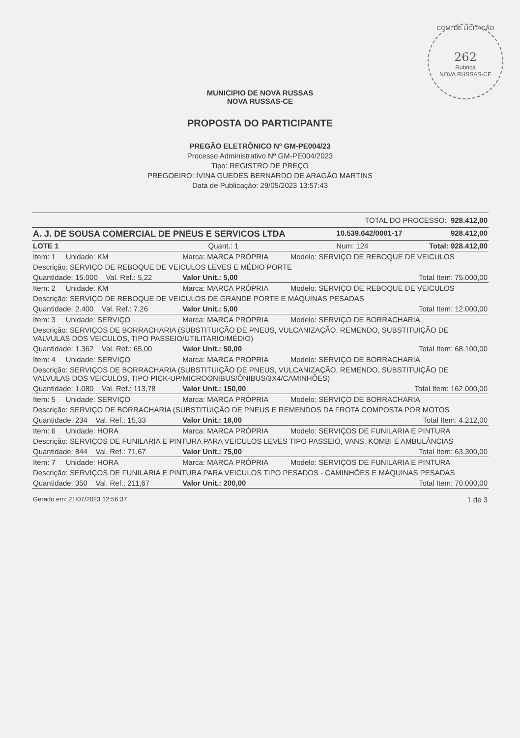COM. DE LICITAÇÃO
262
Rubrica
NOVA RUSSAS-CE
MUNICIPIO DE NOVA RUSSAS
NOVA RUSSAS-CE
PROPOSTA DO PARTICIPANTE
PREGÃO ELETRÔNICO Nº GM-PE004/23
Processo Administrativo Nº GM-PE004/2023
Tipo: REGISTRO DE PREÇO
PREGOEIRO: ÍVINA GUEDES BERNARDO DE ARAGÃO MARTINS
Data de Publicação: 29/05/2023 13:57:43
| TOTAL DO PROCESSO: 928.412,00 | | | |
| A. J. DE SOUSA COMERCIAL DE PNEUS E SERVICOS LTDA | | 10.539.642/0001-17 | 928.412,00 |
| LOTE 1 | Quant.: 1 | Num: 124 | Total: 928.412,00 |
| Item: 1 Unidade: KM | Marca: MARCA PRÓPRIA | Modelo: SERVIÇO DE REBOQUE DE VEICULOS |
| Descrição: SERVIÇO DE REBOQUE DE VEICULOS LEVES E MÉDIO PORTE | | |
| Quantidade: 15.000 Val. Ref.: 5,22 | Valor Unit.: 5,00 | Total Item: 75.000,00 |
| Item: 2 Unidade: KM | Marca: MARCA PRÓPRIA | Modelo: SERVIÇO DE REBOQUE DE VEICULOS |
| Descrição: SERVIÇO DE REBOQUE DE VEICULOS DE GRANDE PORTE E MÁQUINAS PESADAS | | |
| Quantidade: 2.400 Val. Ref.: 7,26 | Valor Unit.: 5,00 | Total Item: 12.000,00 |
| Item: 3 Unidade: SERVIÇO | Marca: MARCA PRÓPRIA | Modelo: SERVIÇO DE BORRACHARIA |
| Descrição: SERVIÇOS DE BORRACHARIA (SUBSTITUIÇÃO DE PNEUS, VULCANIZAÇÃO, REMENDO, SUBSTITUIÇÃO DE VALVULAS DOS VEICULOS, TIPO PASSEIO/UTILITARIO/MÉDIO) | | |
| Quantidade: 1.362 Val. Ref.: 65,00 | Valor Unit.: 50,00 | Total Item: 68.100,00 |
| Item: 4 Unidade: SERVIÇO | Marca: MARCA PRÓPRIA | Modelo: SERVIÇO DE BORRACHARIA |
| Descrição: SERVIÇOS DE BORRACHARIA (SUBSTITUIÇÃO DE PNEUS, VULCANIZAÇÃO, REMENDO, SUBSTITUIÇÃO DE VALVULAS DOS VEICULOS, TIPO PICK-UP/MICROONIBUS/ÔNIBUS/3X4/CAMINHÕES) | | |
| Quantidade: 1.080 Val. Ref.: 113,78 | Valor Unit.: 150,00 | Total Item: 162.000,00 |
| Item: 5 Unidade: SERVIÇO | Marca: MARCA PRÓPRIA | Modelo: SERVIÇO DE BORRACHARIA |
| Descrição: SERVIÇO DE BORRACHARIA (SUBSTITUIÇÃO DE PNEUS E REMENDOS DA FROTA COMPOSTA POR MOTOS | | |
| Quantidade: 234 Val. Ref.: 15,33 | Valor Unit.: 18,00 | Total Item: 4.212,00 |
| Item: 6 Unidade: HORA | Marca: MARCA PRÓPRIA | Modelo: SERVIÇOS DE FUNILARIA E PINTURA |
| Descrição: SERVIÇOS DE FUNILARIA E PINTURA PARA VEICULOS LEVES TIPO PASSEIO, VANS, KOMBI E AMBULÂNCIAS | | |
| Quantidade: 844 Val. Ref.: 71,67 | Valor Unit.: 75,00 | Total Item: 63.300,00 |
| Item: 7 Unidade: HORA | Marca: MARCA PRÓPRIA | Modelo: SERVIÇOS DE FUNILARIA E PINTURA |
| Descrição: SERVIÇOS DE FUNILARIA E PINTURA PARA VEICULOS TIPO PESADOS - CAMINHÕES E MÁQUINAS PESADAS | | |
| Quantidade: 350 Val. Ref.: 211,67 | Valor Unit.: 200,00 | Total Item: 70.000,00 |
| Gerado em: 21/07/2023 12:56:37 | | 1 de 3 |